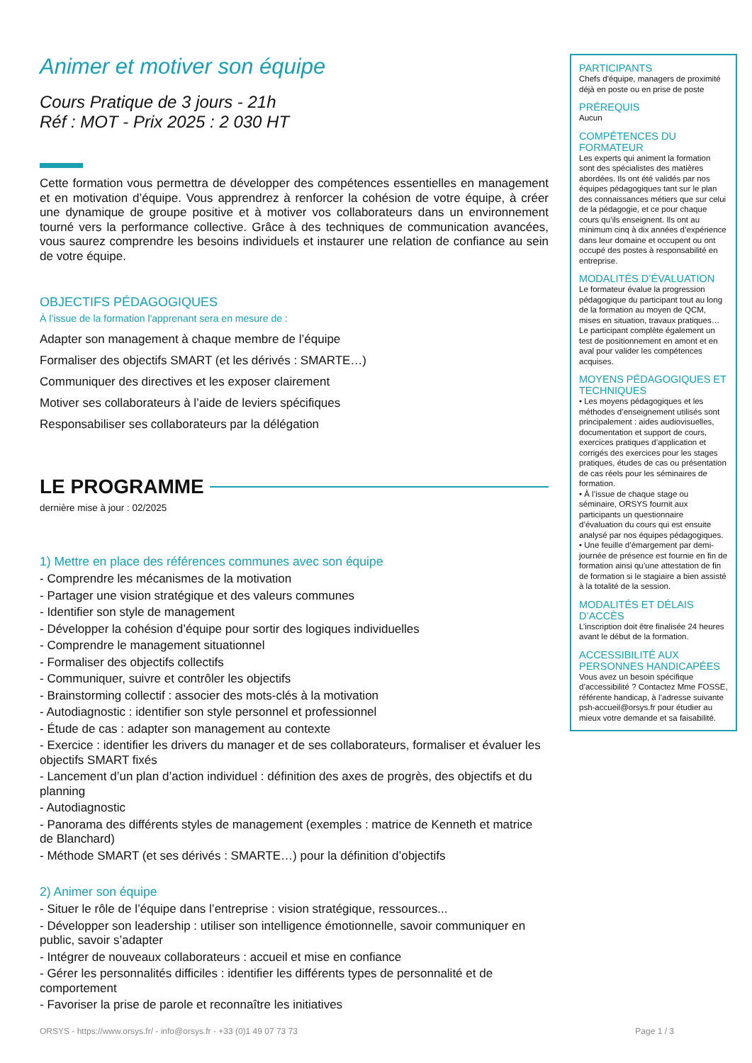Animer et motiver son équipe
Cours Pratique de 3 jours - 21h
Réf : MOT - Prix 2025 : 2 030 HT
Cette formation vous permettra de développer des compétences essentielles en management et en motivation d’équipe. Vous apprendrez à renforcer la cohésion de votre équipe, à créer une dynamique de groupe positive et à motiver vos collaborateurs dans un environnement tourné vers la performance collective. Grâce à des techniques de communication avancées, vous saurez comprendre les besoins individuels et instaurer une relation de confiance au sein de votre équipe.
OBJECTIFS PÉDAGOGIQUES
À l’issue de la formation l'apprenant sera en mesure de :
Adapter son management à chaque membre de l’équipe
Formaliser des objectifs SMART (et les dérivés : SMARTE…)
Communiquer des directives et les exposer clairement
Motiver ses collaborateurs à l’aide de leviers spécifiques
Responsabiliser ses collaborateurs par la délégation
LE PROGRAMME
dernière mise à jour : 02/2025
1) Mettre en place des références communes avec son équipe
- Comprendre les mécanismes de la motivation
- Partager une vision stratégique et des valeurs communes
- Identifier son style de management
- Développer la cohésion d’équipe pour sortir des logiques individuelles
- Comprendre le management situationnel
- Formaliser des objectifs collectifs
- Communiquer, suivre et contrôler les objectifs
- Brainstorming collectif : associer des mots-clés à la motivation
- Autodiagnostic : identifier son style personnel et professionnel
- Étude de cas : adapter son management au contexte
- Exercice : identifier les drivers du manager et de ses collaborateurs, formaliser et évaluer les objectifs SMART fixés
- Lancement d’un plan d’action individuel : définition des axes de progrès, des objectifs et du planning
- Autodiagnostic
- Panorama des différents styles de management (exemples : matrice de Kenneth et matrice de Blanchard)
- Méthode SMART (et ses dérivés : SMARTE…) pour la définition d’objectifs
2) Animer son équipe
- Situer le rôle de l’équipe dans l’entreprise : vision stratégique, ressources...
- Développer son leadership : utiliser son intelligence émotionnelle, savoir communiquer en public, savoir s’adapter
- Intégrer de nouveaux collaborateurs : accueil et mise en confiance
- Gérer les personnalités difficiles : identifier les différents types de personnalité et de comportement
- Favoriser la prise de parole et reconnaître les initiatives
PARTICIPANTS
Chefs d'équipe, managers de proximité déjà en poste ou en prise de poste
PRÉREQUIS
Aucun
COMPÉTENCES DU FORMATEUR
Les experts qui animent la formation sont des spécialistes des matières abordées. Ils ont été validés par nos équipes pédagogiques tant sur le plan des connaissances métiers que sur celui de la pédagogie, et ce pour chaque cours qu’ils enseignent. Ils ont au minimum cinq à dix années d’expérience dans leur domaine et occupent ou ont occupé des postes à responsabilité en entreprise.
MODALITÉS D’ÉVALUATION
Le formateur évalue la progression pédagogique du participant tout au long de la formation au moyen de QCM, mises en situation, travaux pratiques…
Le participant complète également un test de positionnement en amont et en aval pour valider les compétences acquises.
MOYENS PÉDAGOGIQUES ET TECHNIQUES
• Les moyens pédagogiques et les méthodes d’enseignement utilisés sont principalement : aides audiovisuelles, documentation et support de cours, exercices pratiques d’application et corrigés des exercices pour les stages pratiques, études de cas ou présentation de cas réels pour les séminaires de formation.
• À l’issue de chaque stage ou séminaire, ORSYS fournit aux participants un questionnaire d’évaluation du cours qui est ensuite analysé par nos équipes pédagogiques.
• Une feuille d’émargement par demi-journée de présence est fournie en fin de formation ainsi qu’une attestation de fin de formation si le stagiaire a bien assisté à la totalité de la session.
MODALITÉS ET DÉLAIS D’ACCÈS
L’inscription doit être finalisée 24 heures avant le début de la formation.
ACCESSIBILITÉ AUX PERSONNES HANDICAPÉES
Vous avez un besoin spécifique d’accessibilité ? Contactez Mme FOSSE, référente handicap, à l’adresse suivante psh-accueil@orsys.fr pour étudier au mieux votre demande et sa faisabilité.
ORSYS - https://www.orsys.fr/ - info@orsys.fr - +33 (0)1 49 07 73 73 Page 1 / 3